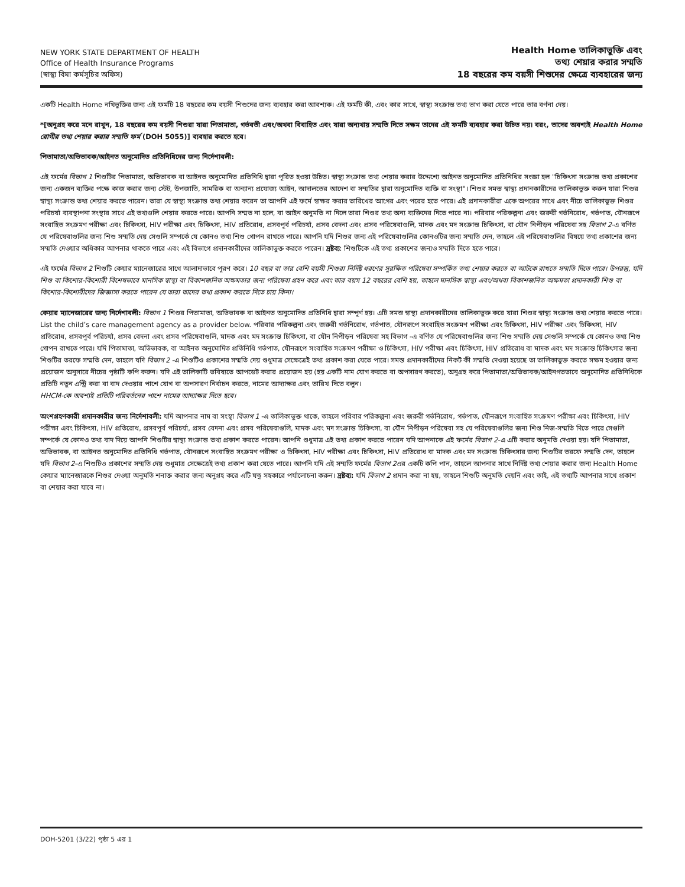NEW YORK STATE DEPARTMENT OF HEALTH
Office of Health Insurance Programs
(স্বাস্থ্য বিমা কর্মসূচির অফিস)
Health Home তালিকাভুক্তি এবং
তথ্য শেয়ার করার সম্মতি
18 বছরের কম বয়সী শিশুদের ক্ষেত্রে ব্যবহারের জন্য
একটি Health Home নথিভুক্তির জন্য এই ফর্মটি 18 বছরের কম বয়সী শিশুদের জন্য ব্যবহার করা আবশ্যক। এই ফর্মটি কী, এবং কার সাথে, স্বাস্থ্য সংক্রান্ত তথ্য ভাগ করা যেতে পারে তার বর্ণনা দেয়।
*[অনুগ্রহ করে মনে রাখুন, 18 বছরের কম বয়সী শিশুরা যারা পিতামাতা, গর্ভবতী এবং/অথবা বিবাহিত এবং যারা অন্যথায় সম্মতি দিতে সক্ষম তাদের এই ফর্মটি ব্যবহার করা উচিত নয়। বরং, তাদের অবশ্যই Health Home রোগীর তথ্য শেয়ার করার সম্মতি ফর্ম (DOH 5055)] ব্যবহার করতে হবে।
পিতামাতা/অভিভাবক/আইনত অনুমোদিত প্রতিনিধিদের জন্য নির্দেশাবলী:
এই ফর্মের বিভাগ 1 শিশুটির পিতামাতা, অভিভাবক বা আইনত অনুমোদিত প্রতিনিধি দ্বারা পূরিত হওয়া উচিত। স্বাস্থ্য সংক্রান্ত তথ্য শেয়ার করার উদ্দেশ্যে আইনত অনুমোদিত প্রতিনিধির সংজ্ঞা হল "চিকিৎসা সংক্রান্ত তথ্য প্রকাশের জন্য একজন ব্যক্তির পক্ষে কাজ করার জন্য স্টেট, উপজাতি, সামরিক বা অন্যান্য প্রযোজ্য আইন, আদালতের আদেশ বা সম্মতির দ্বারা অনুমোদিত ব্যক্তি বা সংস্থা"। শিশুর সমস্ত স্বাস্থ্য প্রদানকারীদের তালিকাভুক্ত করুন যারা শিশুর স্বাস্থ্য সংক্রান্ত তথ্য শেয়ার করতে পারেন। তারা যে স্বাস্থ্য সংক্রান্ত তথ্য শেয়ার করেন তা আপনি এই ফর্মে স্বাক্ষর করার তারিখের আগের এবং পরের হতে পারে। এই প্রদানকারীরা একে অপরের সাথে এবং নীচে তালিকাভুক্ত শিশুর পরিচর্যা ব্যবস্থাপনা সংস্থার সাথে এই তথ্যগুলি শেয়ার করতে পারে। আপনি সম্মত না হলে, বা আইন অনুমতি না দিলে তারা শিশুর তথ্য অন্য ব্যক্তিদের দিতে পারে না। পরিবার পরিকল্পনা এবং জরুরী গর্ভনিরোধ, গর্ভপাত, যৌনরূপে সংবাহিত সংক্রমণ পরীক্ষা এবং চিকিৎসা, HIV পরীক্ষা এবং চিকিৎসা, HIV প্রতিরোধ, প্রসবপূর্ব পরিচর্যা, প্রসব বেদনা এবং প্রসব পরিষেবাগুলি, মাদক এবং মদ সংক্রান্ত চিকিৎসা, বা যৌন নিপীড়ন পরিষেবা সহ বিভাগ 2-এ বর্ণিত যে পরিষেবাগুলির জন্য শিশু সম্মতি দেয় সেগুলি সম্পর্কে যে কোনও তথ্য শিশু গোপন রাখতে পারে। আপনি যদি শিশুর জন্য এই পরিষেবাগুলির কোনওটির জন্য সম্মতি দেন, তাহলে এই পরিষেবাগুলির বিষয়ে তথ্য প্রকাশের জন্য সম্মতি দেওয়ার অধিকার আপনার থাকতে পারে এবং এই বিভাগে প্রদানকারীদের তালিকাভুক্ত করতে পারেন। দ্রষ্টব্য: শিশুটিকে এই তথ্য প্রকাশের জন্যও সম্মতি দিতে হতে পারে।
এই ফর্মের বিভাগ 2 শিশুটি কেয়ার ম্যানেজারের সাথে আলাদাভাবে পূরণ করে। 10 বছর বা তার বেশি বয়সী শিশুরা নির্দিষ্ট ধরণের সুরক্ষিত পরিষেবা সম্পর্কিত তথ্য শেয়ার করতে বা আটকে রাখতে সম্মতি দিতে পারে। উপরন্তু, যদি শিশু বা কিশোর-কিশোরী বিশেষভাবে মানসিক স্বাস্থ্য বা বিকাশজনিত অক্ষমতার জন্য পরিষেবা গ্রহণ করে এবং তার বয়স 12 বছরের বেশি হয়, তাহলে মানসিক স্বাস্থ্য এবং/অথবা বিকাশজনিত অক্ষমতা প্রদানকারী শিশু বা কিশোর-কিশোরীদের জিজ্ঞাসা করতে পারেন যে তারা তাদের তথ্য প্রকাশ করতে দিতে চায় কিনা।
কেয়ার ম্যানেজারের জন্য নির্দেশাবলী: বিভাগ 1 শিশুর পিতামাতা, অভিভাবক বা আইনত অনুমোদিত প্রতিনিধি দ্বারা সম্পূর্ণ হয়। এটি সমস্ত স্বাস্থ্য প্রদানকারীদের তালিকাভুক্ত করে যারা শিশুর স্বাস্থ্য সংক্রান্ত তথ্য শেয়ার করতে পারে। List the child’s care management agency as a provider below. পরিবার পরিকল্পনা এবং জরুরী গর্ভনিরোধ, গর্ভপাত, যৌনরূপে সংবাহিত সংক্রমণ পরীক্ষা এবং চিকিৎসা, HIV পরীক্ষা এবং চিকিৎসা, HIV প্রতিরোধ, প্রসবপূর্ব পরিচর্যা, প্রসব বেদনা এবং প্রসব পরিষেবাগুলি, মাদক এবং মদ সংক্রান্ত চিকিৎসা, বা যৌন নিপীড়ন পরিষেবা সহ বিভাগ -এ বর্ণিত যে পরিষেবাগুলির জন্য শিশু সম্মতি দেয় সেগুলি সম্পর্কে যে কোনও তথ্য শিশু গোপন রাখতে পারে। যদি পিতামাতা, অভিভাবক, বা আইনত অনুমোদিত প্রতিনিধি গর্ভপাত, যৌনরূপে সংবাহিত সংক্রমণ পরীক্ষা ও চিকিৎসা, HIV পরীক্ষা এবং চিকিৎসা, HIV প্রতিরোধ বা মাদক এবং মদ সংক্রান্ত চিকিৎসার জন্য শিশুটির তরফে সম্মতি দেন, তাহলে যদি বিভাগ 2 -এ শিশুটিও প্রকাশের সম্মতি দেয় শুধুমাত্র সেক্ষেত্রেই তথ্য প্রকাশ করা যেতে পারে। সমস্ত প্রদানকারীদের নিকট কী সম্মতি দেওয়া হয়েছে তা তালিকাভুক্ত করতে সক্ষম হওয়ার জন্য প্রয়োজন অনুসারে নীচের পৃষ্ঠাটি কপি করুন। যদি এই তালিকাটি ভবিষ্যতে আপডেট করার প্রয়োজন হয় (হয় একটি নাম যোগ করতে বা অপসারণ করতে), অনুগ্রহ করে পিতামাতা/অভিভাবক/আইনগতভাবে অনুমোদিত প্রতিনিধিকে প্রতিটি নতুন এন্ট্রি করা বা বাদ দেওয়ার পাশে যোগ বা অপসারণ নির্বাচন করতে, নামের আদ্যাক্ষর এবং তারিখ দিতে বলুন।
HHCM-কে অবশ্যই প্রতিটি পরিবর্তনের পাশে নামের আদ্যাক্ষর দিতে হবে।
অংশগ্রহণকারী প্রদানকারীর জন্য নির্দেশাবলী: যদি আপনার নাম বা সংস্থা বিভাগ 1 -এ তালিকাভুক্ত থাকে, তাহলে পরিবার পরিকল্পনা এবং জরুরী গর্ভনিরোধ, গর্ভপাত, যৌনরূপে সংবাহিত সংক্রমণ পরীক্ষা এবং চিকিৎসা, HIV পরীক্ষা এবং চিকিৎসা, HIV প্রতিরোধ, প্রসবপূর্ব পরিচর্যা, প্রসব বেদনা এবং প্রসব পরিষেবাগুলি, মাদক এবং মদ সংক্রান্ত চিকিৎসা, বা যৌন নিপীড়ন পরিষেবা সহ যে পরিষেবাগুলির জন্য শিশু নিজ-সম্মতি দিতে পারে সেগুলি সম্পর্কে যে কোনও তথ্য বাদ দিয়ে আপনি শিশুটির স্বাস্থ্য সংক্রান্ত তথ্য প্রকাশ করতে পারেন। আপনি শুধুমাত্র এই তথ্য প্রকাশ করতে পারেন যদি আপনাকে এই ফর্মের বিভাগ 2-এ এটি করার অনুমতি দেওয়া হয়। যদি পিতামাতা, অভিভাবক, বা আইনত অনুমোদিত প্রতিনিধি গর্ভপাত, যৌনরূপে সংবাহিত সংক্রমণ পরীক্ষা ও চিকিৎসা, HIV পরীক্ষা এবং চিকিৎসা, HIV প্রতিরোধ বা মাদক এবং মদ সংক্রান্ত চিকিৎসার জন্য শিশুটির তরফে সম্মতি দেন, তাহলে যদি বিভাগ 2-এ শিশুটিও প্রকাশের সম্মতি দেয় শুধুমাত্র সেক্ষেত্রেই তথ্য প্রকাশ করা যেতে পারে। আপনি যদি এই সম্মতি ফর্মের বিভাগ 2এর একটি কপি পান, তাহলে আপনার সাথে নির্দিষ্ট তথ্য শেয়ার করার জন্য Health Home কেয়ার ম্যানেজারকে শিশুর দেওয়া অনুমতি শনাক্ত করার জন্য অনুগ্রহ করে এটি যত্ন সহকারে পর্যালোচনা করুন। দ্রষ্টব্য: যদি বিভাগ 2 প্রদান করা না হয়, তাহলে শিশুটি অনুমতি দেয়নি এবং তাই, এই তথ্যটি আপনার সাথে প্রকাশ বা শেয়ার করা যাবে না।
DOH-5201 (3/22) পৃষ্ঠা 5 এর 1